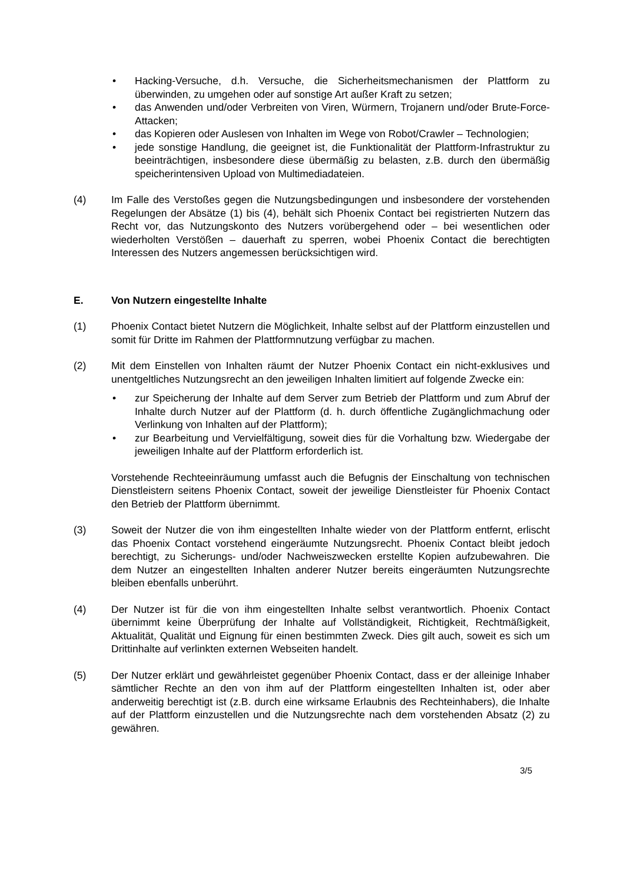• Hacking-Versuche, d.h. Versuche, die Sicherheitsmechanismen der Plattform zu überwinden, zu umgehen oder auf sonstige Art außer Kraft zu setzen;
• das Anwenden und/oder Verbreiten von Viren, Würmern, Trojanern und/oder Brute-Force-Attacken;
• das Kopieren oder Auslesen von Inhalten im Wege von Robot/Crawler – Technologien;
• jede sonstige Handlung, die geeignet ist, die Funktionalität der Plattform-Infrastruktur zu beeinträchtigen, insbesondere diese übermäßig zu belasten, z.B. durch den übermäßig speicherintensiven Upload von Multimediadateien.
(4) Im Falle des Verstoßes gegen die Nutzungsbedingungen und insbesondere der vorstehenden Regelungen der Absätze (1) bis (4), behält sich Phoenix Contact bei registrierten Nutzern das Recht vor, das Nutzungskonto des Nutzers vorübergehend oder – bei wesentlichen oder wiederholten Verstößen – dauerhaft zu sperren, wobei Phoenix Contact die berechtigten Interessen des Nutzers angemessen berücksichtigen wird.
E. Von Nutzern eingestellte Inhalte
(1) Phoenix Contact bietet Nutzern die Möglichkeit, Inhalte selbst auf der Plattform einzustellen und somit für Dritte im Rahmen der Plattformnutzung verfügbar zu machen.
(2) Mit dem Einstellen von Inhalten räumt der Nutzer Phoenix Contact ein nicht-exklusives und unentgeltliches Nutzungsrecht an den jeweiligen Inhalten limitiert auf folgende Zwecke ein:
• zur Speicherung der Inhalte auf dem Server zum Betrieb der Plattform und zum Abruf der Inhalte durch Nutzer auf der Plattform (d. h. durch öffentliche Zugänglichmachung oder Verlinkung von Inhalten auf der Plattform);
• zur Bearbeitung und Vervielfältigung, soweit dies für die Vorhaltung bzw. Wiedergabe der jeweiligen Inhalte auf der Plattform erforderlich ist.
Vorstehende Rechteeinräumung umfasst auch die Befugnis der Einschaltung von technischen Dienstleistern seitens Phoenix Contact, soweit der jeweilige Dienstleister für Phoenix Contact den Betrieb der Plattform übernimmt.
(3) Soweit der Nutzer die von ihm eingestellten Inhalte wieder von der Plattform entfernt, erlischt das Phoenix Contact vorstehend eingeräumte Nutzungsrecht. Phoenix Contact bleibt jedoch berechtigt, zu Sicherungs- und/oder Nachweiszwecken erstellte Kopien aufzubewahren. Die dem Nutzer an eingestellten Inhalten anderer Nutzer bereits eingeräumten Nutzungsrechte bleiben ebenfalls unberührt.
(4) Der Nutzer ist für die von ihm eingestellten Inhalte selbst verantwortlich. Phoenix Contact übernimmt keine Überprüfung der Inhalte auf Vollständigkeit, Richtigkeit, Rechtmäßigkeit, Aktualität, Qualität und Eignung für einen bestimmten Zweck. Dies gilt auch, soweit es sich um Drittinhalte auf verlinkten externen Webseiten handelt.
(5) Der Nutzer erklärt und gewährleistet gegenüber Phoenix Contact, dass er der alleinige Inhaber sämtlicher Rechte an den von ihm auf der Plattform eingestellten Inhalten ist, oder aber anderweitig berechtigt ist (z.B. durch eine wirksame Erlaubnis des Rechteinhabers), die Inhalte auf der Plattform einzustellen und die Nutzungsrechte nach dem vorstehenden Absatz (2) zu gewähren.
3/5